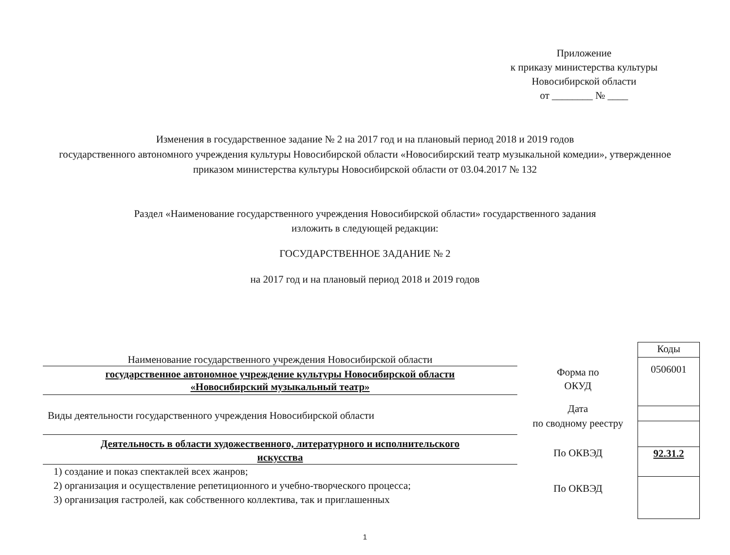Приложение
к приказу министерства культуры
Новосибирской области
от ________ № ____
Изменения в государственное задание № 2 на 2017 год и на плановый период 2018 и 2019 годов
государственного автономного учреждения культуры Новосибирской области «Новосибирский театр музыкальной комедии», утвержденное приказом министерства культуры Новосибирской области от 03.04.2017 № 132
Раздел «Наименование государственного учреждения Новосибирской области» государственного задания
изложить в следующей редакции:
ГОСУДАРСТВЕННОЕ ЗАДАНИЕ № 2
на 2017 год и на плановый период 2018 и 2019 годов
Наименование государственного учреждения Новосибирской области
государственное автономное учреждение культуры Новосибирской области
«Новосибирский музыкальный театр»
Виды деятельности государственного учреждения Новосибирской области
Деятельность в области художественного, литературного и исполнительского
искусства
1) создание и показ спектаклей всех жанров;
2) организация и осуществление репетиционного и учебно-творческого процесса;
3) организация гастролей, как собственного коллектива, так и приглашенных
Форма по
ОКУД
Дата
по сводному реестру
По ОКВЭД
По ОКВЭД
| Коды |
| 0506001 |
| 92.31.2 |
1